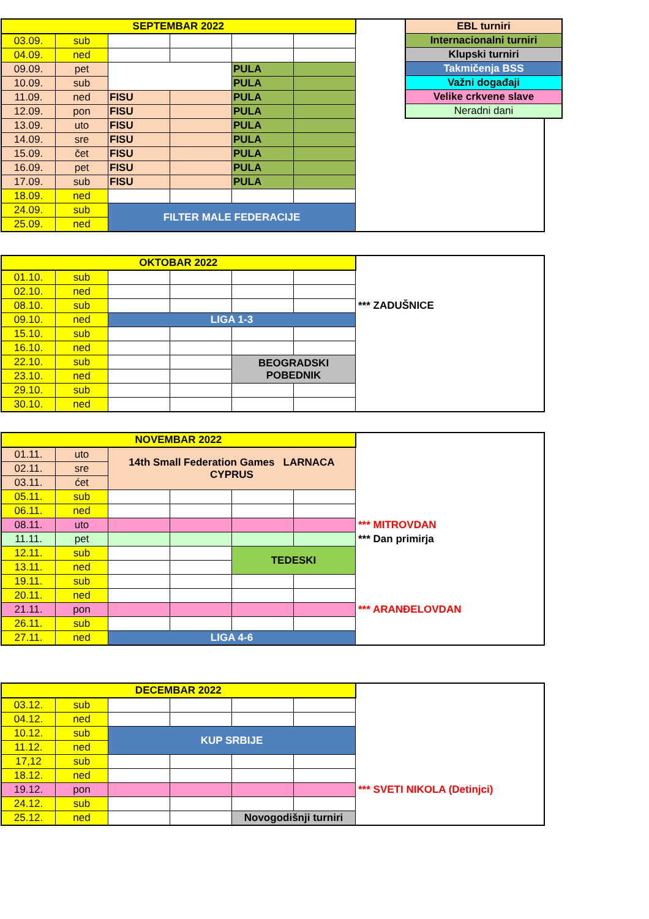| SEPTEMBAR 2022 | | | | | | |
| 03.09. | sub | | | | | |
| 04.09. | ned | | | | | |
| 09.09. | pet | | | PULA | | |
| 10.09. | sub | | | PULA | | |
| 11.09. | ned | FISU | | PULA | | |
| 12.09. | pon | FISU | | PULA | | |
| 13.09. | uto | FISU | | PULA | | |
| 14.09. | sre | FISU | | PULA | | |
| 15.09. | čet | FISU | | PULA | | |
| 16.09. | pet | FISU | | PULA | | |
| 17.09. | sub | FISU | | PULA | | |
| 18.09. | ned | | | | | |
| 24.09. | sub | FILTER MALE FEDERACIJE | | | | |
| 25.09. | ned | | | | | |
| EBL turniri |
| Internacionalni turniri |
| Klupski turniri |
| Takmičenja BSS |
| Važni događaji |
| Velike crkvene slave |
| Neradni dani |
| OKTOBAR 2022 | | | | | | |
| 01.10. | sub | | | | | |
| 02.10. | ned | | | | | |
| 08.10. | sub | | | | | *** ZADUŠNICE |
| 09.10. | ned | LIGA 1-3 | | | | |
| 15.10. | sub | | | | | |
| 16.10. | ned | | | | | |
| 22.10. | sub | | | BEOGRADSKI POBEDNIK | | |
| 23.10. | ned | | | | | |
| 29.10. | sub | | | | | |
| 30.10. | ned | | | | | |
| NOVEMBAR 2022 | | | | | | |
| 01.11. | uto | 14th Small Federation Games LARNACA CYPRUS | | | | |
| 02.11. | sre | | | | | |
| 03.11. | ćet | | | | | |
| 05.11. | sub | | | | | |
| 06.11. | ned | | | | | |
| 08.11. | uto | | | | | *** MITROVDAN |
| 11.11. | pet | | | | | *** Dan primirja |
| 12.11. | sub | | | TEDESKI | | |
| 13.11. | ned | | | | | |
| 19.11. | sub | | | | | |
| 20.11. | ned | | | | | |
| 21.11. | pon | | | | | *** ARANĐELOVDAN |
| 26.11. | sub | | | | | |
| 27.11. | ned | LIGA 4-6 | | | | |
| DECEMBAR 2022 | | | | | | |
| 03.12. | sub | | | | | |
| 04.12. | ned | | | | | |
| 10.12. | sub | KUP SRBIJE | | | | |
| 11.12. | ned | | | | | |
| 17,12 | sub | | | | | |
| 18.12. | ned | | | | | |
| 19.12. | pon | | | | | *** SVETI NIKOLA (Detinjci) |
| 24.12. | sub | | | | | |
| 25.12. | ned | | | Novogodišnji turniri | | |